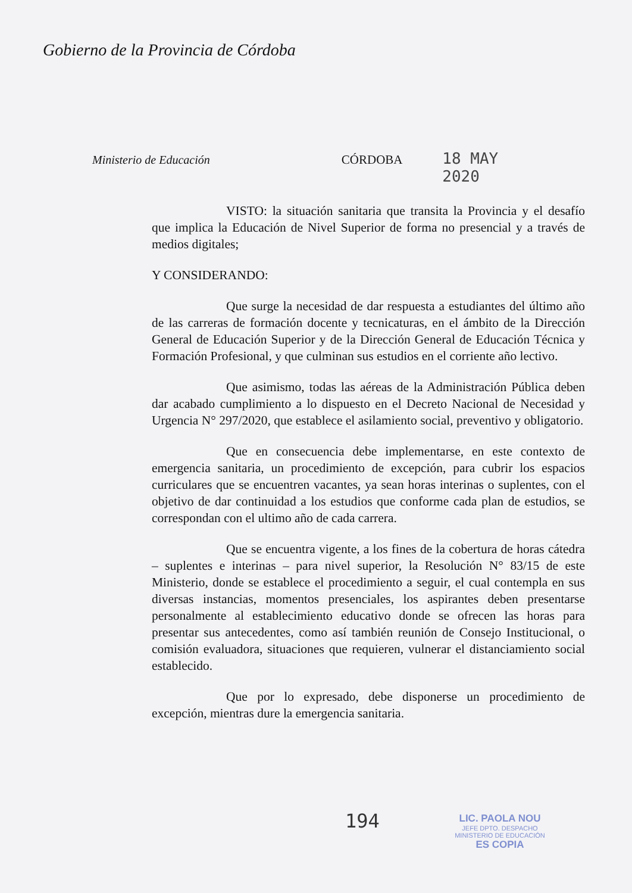Gobierno de la Provincia de Córdoba
Ministerio de Educación
CÓRDOBA
18 MAY 2020
VISTO: la situación sanitaria que transita la Provincia y el desafío que implica la Educación de Nivel Superior de forma no presencial y a través de medios digitales;
Y CONSIDERANDO:
Que surge la necesidad de dar respuesta a estudiantes del último año de las carreras de formación docente y tecnicaturas, en el ámbito de la Dirección General de Educación Superior y de la Dirección General de Educación Técnica y Formación Profesional, y que culminan sus estudios en el corriente año lectivo.
Que asimismo, todas las aéreas de la Administración Pública deben dar acabado cumplimiento a lo dispuesto en el Decreto Nacional de Necesidad y Urgencia N° 297/2020, que establece el asilamiento social, preventivo y obligatorio.
Que en consecuencia debe implementarse, en este contexto de emergencia sanitaria, un procedimiento de excepción, para cubrir los espacios curriculares que se encuentren vacantes, ya sean horas interinas o suplentes, con el objetivo de dar continuidad a los estudios que conforme cada plan de estudios, se correspondan con el ultimo año de cada carrera.
Que se encuentra vigente, a los fines de la cobertura de horas cátedra – suplentes e interinas – para nivel superior, la Resolución N° 83/15 de este Ministerio, donde se establece el procedimiento a seguir, el cual contempla en sus diversas instancias, momentos presenciales, los aspirantes deben presentarse personalmente al establecimiento educativo donde se ofrecen las horas para presentar sus antecedentes, como así también reunión de Consejo Institucional, o comisión evaluadora, situaciones que requieren, vulnerar el distanciamiento social establecido.
Que por lo expresado, debe disponerse un procedimiento de excepción, mientras dure la emergencia sanitaria.
194
LIC. PAOLA NOU
JEFE DPTO. DESPACHO
MINISTERIO DE EDUCACIÓN
ES COPIA